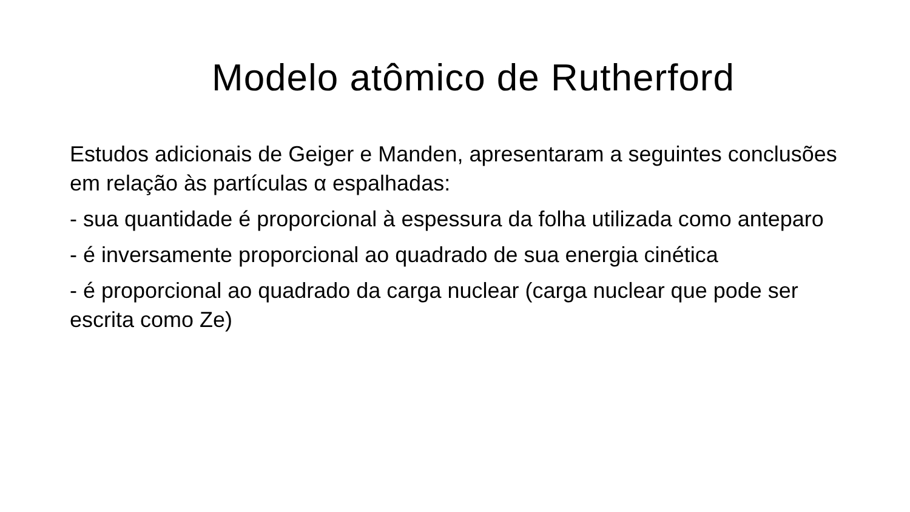Modelo atômico de Rutherford
Estudos adicionais de Geiger e Manden, apresentaram a seguintes conclusões em relação às partículas α espalhadas:
- sua quantidade é proporcional à espessura da folha utilizada como anteparo
- é inversamente proporcional ao quadrado de sua energia cinética
- é proporcional ao quadrado da carga nuclear (carga nuclear que pode ser escrita como Ze)